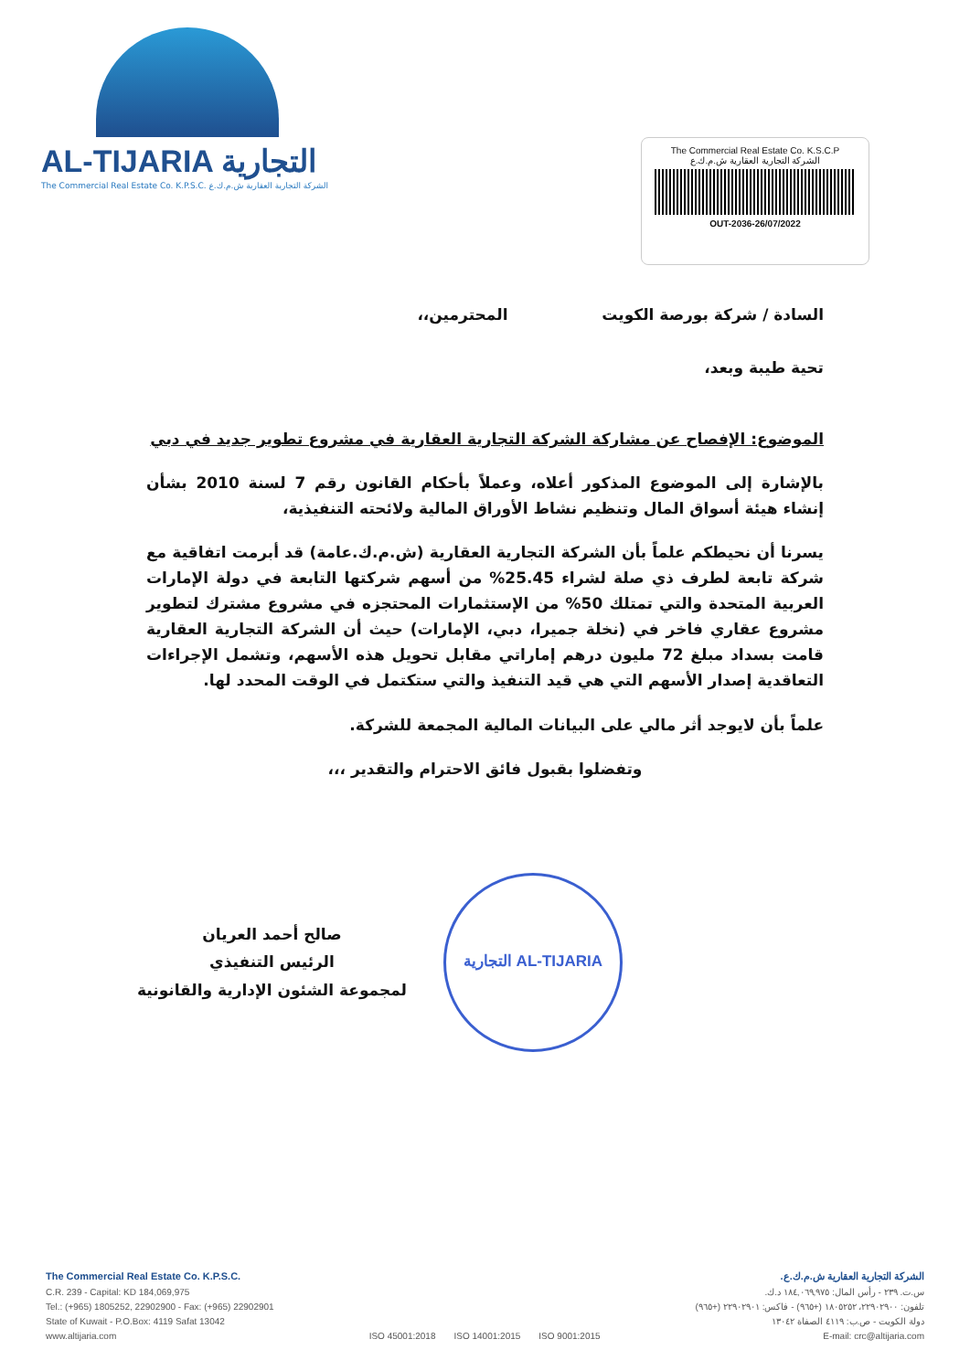AL-TIJARIA التجارية
The Commercial Real Estate Co. K.P.S.C. الشركة التجارية العقارية ش.م.ك.ع
The Commercial Real Estate Co. K.S.C.P
الشركة التجارية العقارية ش.م.ك.ع
OUT-2036-26/07/2022
السادة / شركة بورصة الكويت المحترمين،،
تحية طيبة وبعد،
الموضوع: الإفصاح عن مشاركة الشركة التجارية العقارية في مشروع تطوير جديد في دبي
بالإشارة إلى الموضوع المذكور أعلاه، وعملاً بأحكام القانون رقم 7 لسنة 2010 بشأن إنشاء هيئة أسواق المال وتنظيم نشاط الأوراق المالية ولائحته التنفيذية،
يسرنا أن نحيطكم علماً بأن الشركة التجارية العقارية (ش.م.ك.عامة) قد أبرمت اتفاقية مع شركة تابعة لطرف ذي صلة لشراء 25.45% من أسهم شركتها التابعة في دولة الإمارات العربية المتحدة والتي تمتلك 50% من الإستثمارات المحتجزه في مشروع مشترك لتطوير مشروع عقاري فاخر في (نخلة جميرا، دبي، الإمارات) حيث أن الشركة التجارية العقارية قامت بسداد مبلغ 72 مليون درهم إماراتي مقابل تحويل هذه الأسهم، وتشمل الإجراءات التعاقدية إصدار الأسهم التي هي قيد التنفيذ والتي ستكتمل في الوقت المحدد لها.
علماً بأن لايوجد أثر مالي على البيانات المالية المجمعة للشركة.
وتفضلوا بقبول فائق الاحترام والتقدير ،،،
صالح أحمد العريان
الرئيس التنفيذي
لمجموعة الشئون الإدارية والقانونية
AL-TIJARIA التجارية
The Commercial Real Estate Co. K.P.S.C.
C.R. 239 - Capital: KD 184,069,975
Tel.: (+965) 1805252, 22902900 - Fax: (+965) 22902901
State of Kuwait - P.O.Box: 4119 Safat 13042
www.altijaria.com
ISO 45001:2018 ISO 14001:2015 ISO 9001:2015
الشركة التجارية العقارية ش.م.ك.ع.
س.ت. ٢٣٩ - رأس المال: ١٨٤,٠٦٩,٩٧٥ د.ك.
تلفون: ٢٢٩٠٢٩٠٠، ١٨٠٥٢٥٢ (+٩٦٥) - فاكس: ٢٢٩٠٢٩٠١ (+٩٦٥)
دولة الكويت - ص.ب: ٤١١٩ الصفاة ١٣٠٤٢
E-mail: crc@altijaria.com